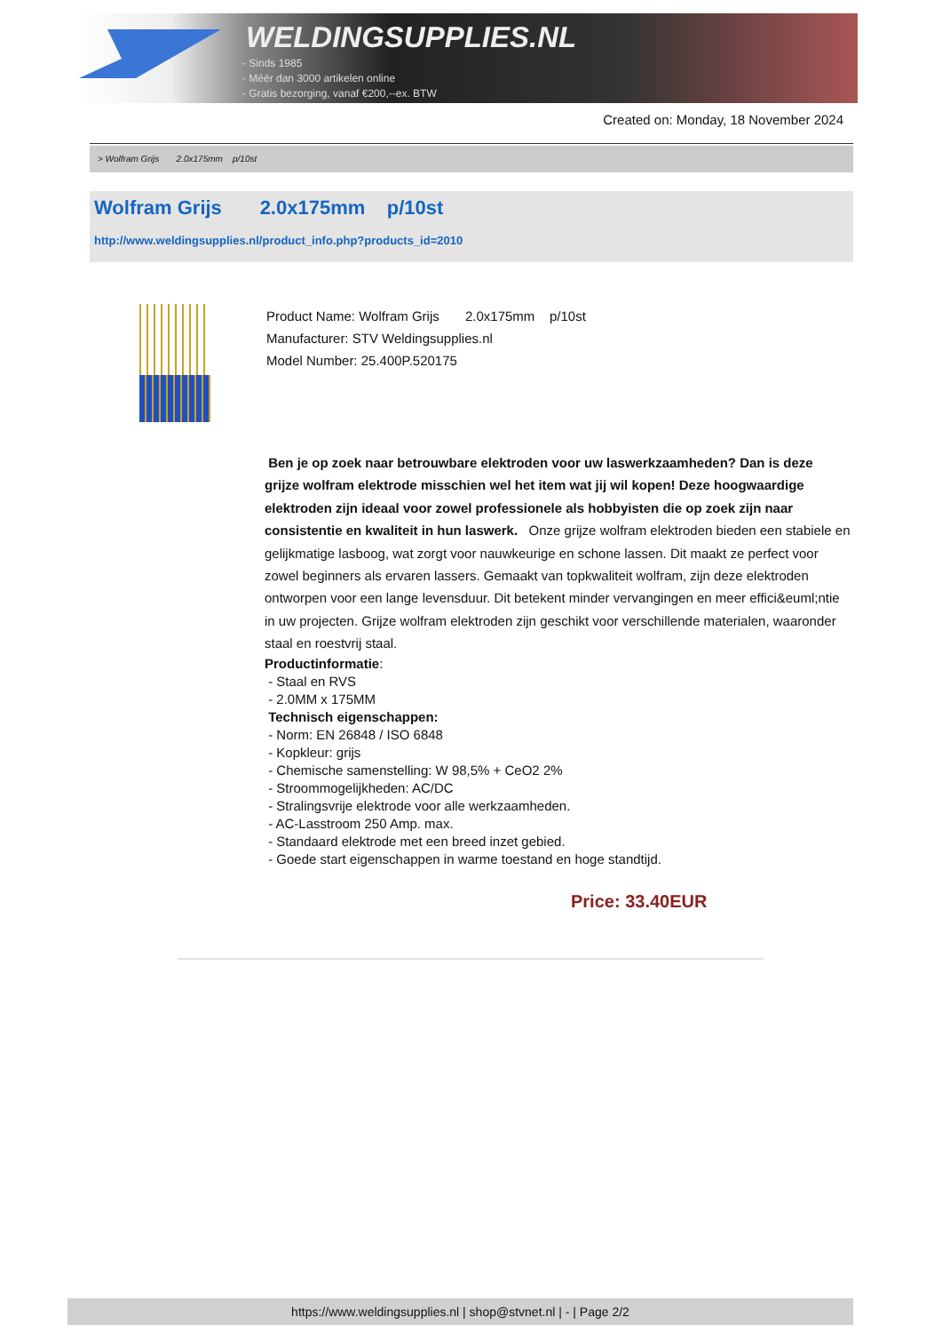WELDINGSUPPLIES.NL
- Sinds 1985
- Méér dan 3000 artikelen online
- Gratis bezorging, vanaf €200,--ex. BTW
Created on: Monday, 18 November 2024
> Wolfram Grijs 2.0x175mm p/10st
Wolfram Grijs 2.0x175mm p/10st
http://www.weldingsupplies.nl/product_info.php?products_id=2010
Product Name: Wolfram Grijs 2.0x175mm p/10st
Manufacturer: STV Weldingsupplies.nl
Model Number: 25.400P.520175
Ben je op zoek naar betrouwbare elektroden voor uw laswerkzaamheden? Dan is deze grijze wolfram elektrode misschien wel het item wat jij wil kopen! Deze hoogwaardige elektroden zijn ideaal voor zowel professionele als hobbyisten die op zoek zijn naar consistentie en kwaliteit in hun laswerk. Onze grijze wolfram elektroden bieden een stabiele en gelijkmatige lasboog, wat zorgt voor nauwkeurige en schone lassen. Dit maakt ze perfect voor zowel beginners als ervaren lassers. Gemaakt van topkwaliteit wolfram, zijn deze elektroden ontworpen voor een lange levensduur. Dit betekent minder vervangingen en meer effici&euml;ntie in uw projecten. Grijze wolfram elektroden zijn geschikt voor verschillende materialen, waaronder staal en roestvrij staal.
Productinformatie:
- Staal en RVS
- 2.0MM x 175MM
Technisch eigenschappen:
- Norm: EN 26848 / ISO 6848
- Kopkleur: grijs
- Chemische samenstelling: W 98,5% + CeO2 2%
- Stroommogelijkheden: AC/DC
- Stralingsvrije elektrode voor alle werkzaamheden.
- AC-Lasstroom 250 Amp. max.
- Standaard elektrode met een breed inzet gebied.
- Goede start eigenschappen in warme toestand en hoge standtijd.
Price: 33.40EUR
https://www.weldingsupplies.nl | shop@stvnet.nl | - | Page 2/2